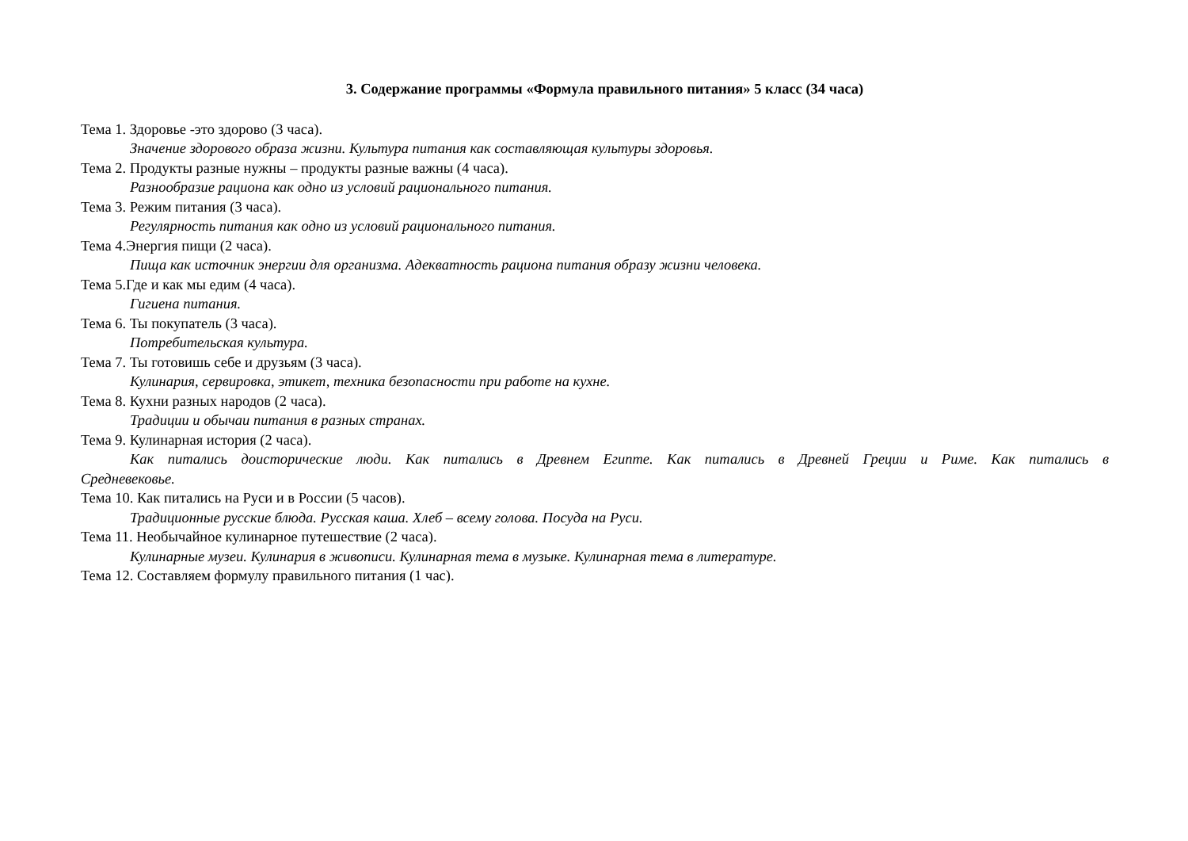3. Содержание программы «Формула правильного питания» 5 класс (34 часа)
Тема 1. Здоровье -это здорово (3 часа).
Значение здорового образа жизни. Культура питания как составляющая культуры здоровья.
Тема 2. Продукты разные нужны – продукты разные важны (4 часа).
Разнообразие рациона как одно из условий рационального питания.
Тема 3. Режим питания (3 часа).
Регулярность питания как одно из условий рационального питания.
Тема 4.Энергия пищи (2 часа).
Пища как источник энергии для организма. Адекватность рациона питания образу жизни человека.
Тема 5.Где и как мы едим (4 часа).
Гигиена питания.
Тема 6. Ты покупатель (3 часа).
Потребительская культура.
Тема 7. Ты готовишь себе и друзьям (3 часа).
Кулинария, сервировка, этикет, техника безопасности при работе на кухне.
Тема 8. Кухни разных народов (2 часа).
Традиции и обычаи питания в разных странах.
Тема 9. Кулинарная история (2 часа).
Как питались доисторические люди. Как питались в Древнем Египте. Как питались в Древней Греции и Риме. Как питались в Средневековье.
Тема 10. Как питались на Руси и в России (5 часов).
Традиционные русские блюда. Русская каша. Хлеб – всему голова. Посуда на Руси.
Тема 11. Необычайное кулинарное путешествие (2 часа).
Кулинарные музеи. Кулинария в живописи. Кулинарная тема в музыке. Кулинарная тема в литературе.
Тема 12. Составляем формулу правильного питания (1 час).